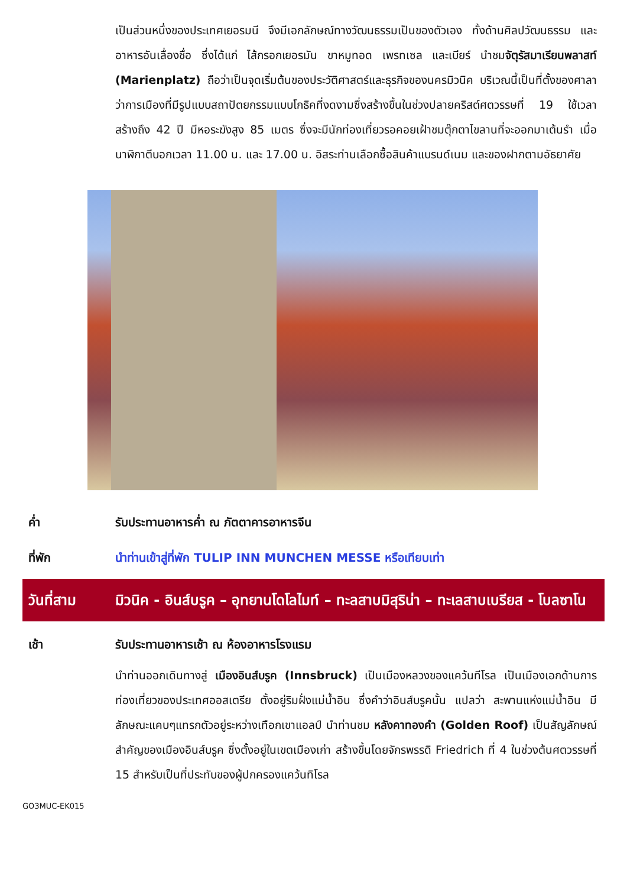เป็นส่วนหนึ่งของประเทศเยอรมนี จึงมีเอกลักษณ์ทางวัฒนธรรมเป็นของตัวเอง ทั้งด้านศิลปวัฒนธรรม และอาหารอันเลื่องชื่อ ซึ่งได้แก่ ไส้กรอกเยอรมัน ขาหมูทอด เพรทเซล และเบียร์ นำชมจัตุรัสมาเรียนพลาสท์ (Marienplatz) ถือว่าเป็นจุดเริ่มต้นของประวัติศาสตร์และธุรกิจของนครมิวนิค บริเวณนี้เป็นที่ตั้งของศาลาว่าการเมืองที่มีรูปแบบสถาปัตยกรรมแบบโกธิคที่งดงามซึ่งสร้างขึ้นในช่วงปลายคริสต์ศตวรรษที่ 19 ใช้เวลาสร้างถึง 42 ปี มีหอระฆังสูง 85 เมตร ซึ่งจะมีนักท่องเที่ยวรอคอยเฝ้าชมตุ๊กตาไขลานที่จะออกมาเต้นรำ เมื่อนาฬิกาตีบอกเวลา 11.00 น. และ 17.00 น. อิสระท่านเลือกซื้อสินค้าแบรนด์เนม และของฝากตามอัธยาศัย
ค่ำ รับประทานอาหารค่ำ ณ ภัตตาคารอาหารจีน
ที่พัก นำท่านเข้าสู่ที่พัก TULIP INN MUNCHEN MESSE หรือเทียบเท่า
วันที่สาม มิวนิค - อินส์บรูค – อุทยานโดโลไมท์ – ทะลสาบมิสุริน่า – ทะเลสาบเบรียส - โบลซาโน
เช้า รับประทานอาหารเช้า ณ ห้องอาหารโรงแรม
นำท่านออกเดินทางสู่ เมืองอินส์บรูค (Innsbruck) เป็นเมืองหลวงของแคว้นทีโรล เป็นเมืองเอกด้านการท่องเที่ยวของประเทศออสเตรีย ตั้งอยู่ริมฝั่งแม่น้ำอิน ซึ่งคำว่าอินส์บรูคนั้น แปลว่า สะพานแห่งแม่น้ำอิน มีลักษณะแคบๆแทรกตัวอยู่ระหว่างเทือกเขาแอลป์ นำท่านชม หลังคาทองคำ (Golden Roof) เป็นสัญลักษณ์สำคัญของเมืองอินส์บรูค ซึ่งตั้งอยู่ในเขตเมืองเก่า สร้างขึ้นโดยจักรพรรดิ Friedrich ที่ 4 ในช่วงต้นศตวรรษที่ 15 สำหรับเป็นที่ประทับของผู้ปกครองแคว้นทิโรล
GO3MUC-EK015